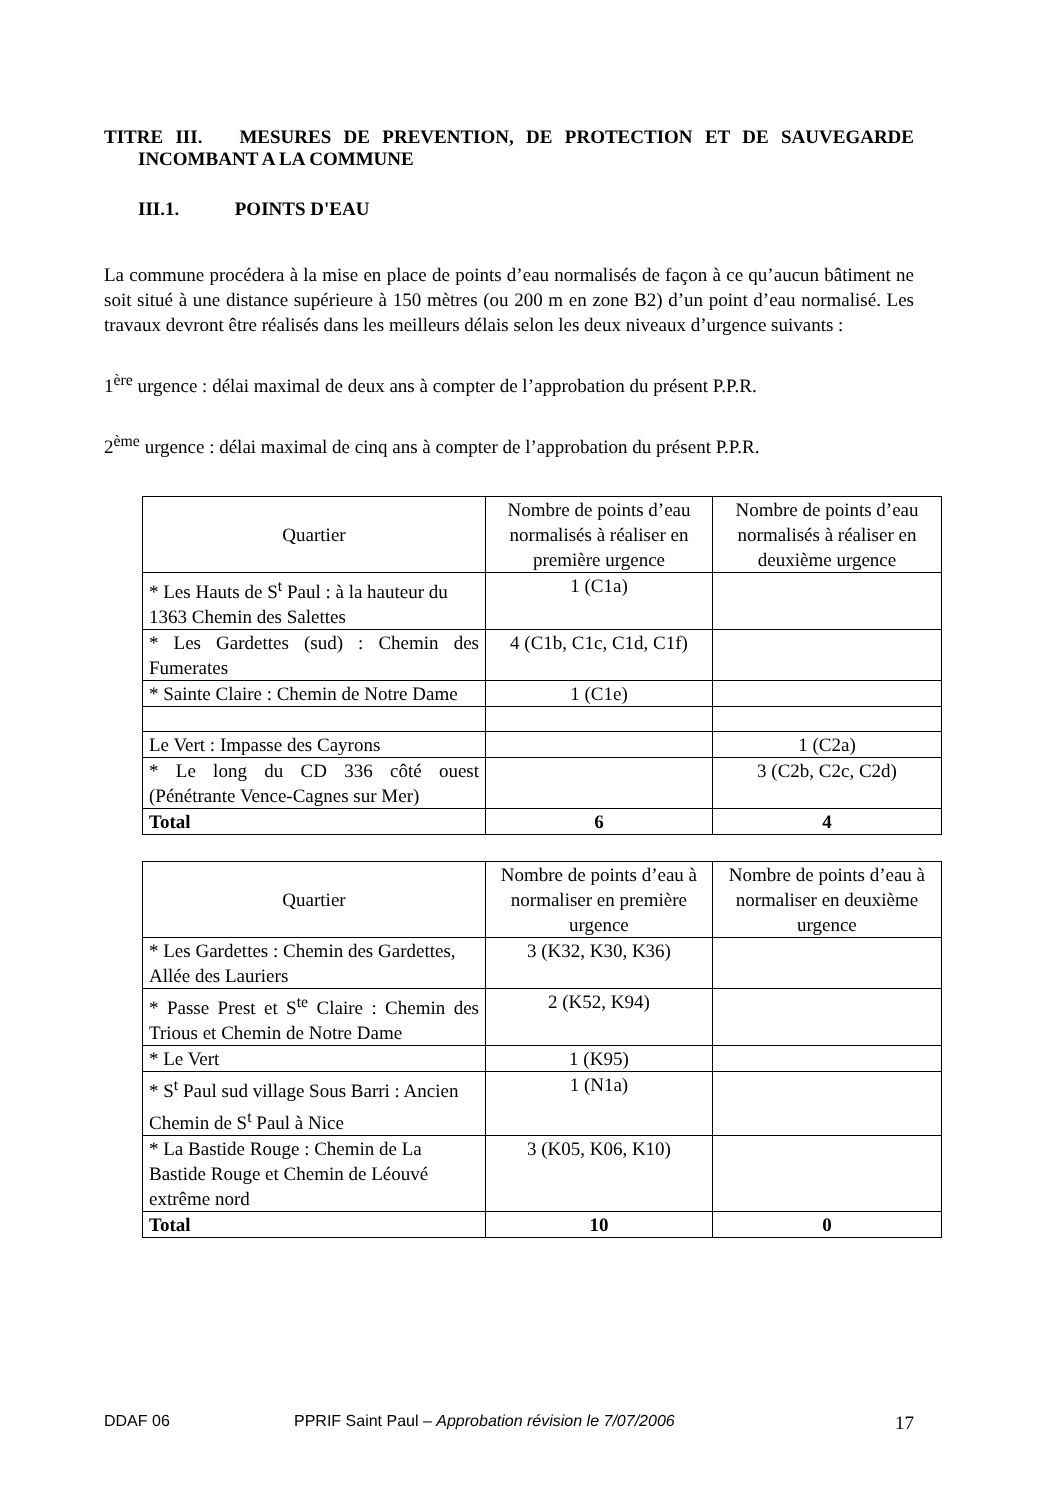TITRE III. MESURES DE PREVENTION, DE PROTECTION ET DE SAUVEGARDE INCOMBANT A LA COMMUNE
III.1. POINTS D'EAU
La commune procédera à la mise en place de points d’eau normalisés de façon à ce qu’aucun bâtiment ne soit situé à une distance supérieure à 150 mètres (ou 200 m en zone B2) d’un point d’eau normalisé. Les travaux devront être réalisés dans les meilleurs délais selon les deux niveaux d’urgence suivants :
1<sup>ère</sup> urgence : délai maximal de deux ans à compter de l’approbation du présent P.P.R.
2<sup>ème</sup> urgence : délai maximal de cinq ans à compter de l’approbation du présent P.P.R.
| Quartier | Nombre de points d’eau normalisés à réaliser en première urgence | Nombre de points d’eau normalisés à réaliser en deuxième urgence |
| --- | --- | --- |
| * Les Hauts de S<sup>t</sup> Paul : à la hauteur du 1363 Chemin des Salettes | 1 (C1a) | |
| * Les Gardettes (sud) : Chemin des Fumerates | 4 (C1b, C1c, C1d, C1f) | |
| * Sainte Claire : Chemin de Notre Dame | 1 (C1e) | |
| Le Vert : Impasse des Cayrons | | 1 (C2a) |
| * Le long du CD 336 côté ouest (Pénétrante Vence-Cagnes sur Mer) | | 3 (C2b, C2c, C2d) |
| Total | 6 | 4 |
| Quartier | Nombre de points d’eau à normaliser en première urgence | Nombre de points d’eau à normaliser en deuxième urgence |
| --- | --- | --- |
| * Les Gardettes : Chemin des Gardettes, Allée des Lauriers | 3 (K32, K30, K36) | |
| * Passe Prest et S<sup>te</sup> Claire : Chemin des Trious et Chemin de Notre Dame | 2 (K52, K94) | |
| * Le Vert | 1 (K95) | |
| * S<sup>t</sup> Paul sud village Sous Barri : Ancien Chemin de S<sup>t</sup> Paul à Nice | 1 (N1a) | |
| * La Bastide Rouge : Chemin de La Bastide Rouge et Chemin de Léouvé extrême nord | 3 (K05, K06, K10) | |
| Total | 10 | 0 |
DDAF 06 PPRIF Saint Paul – Approbation révision le 7/07/2006 17